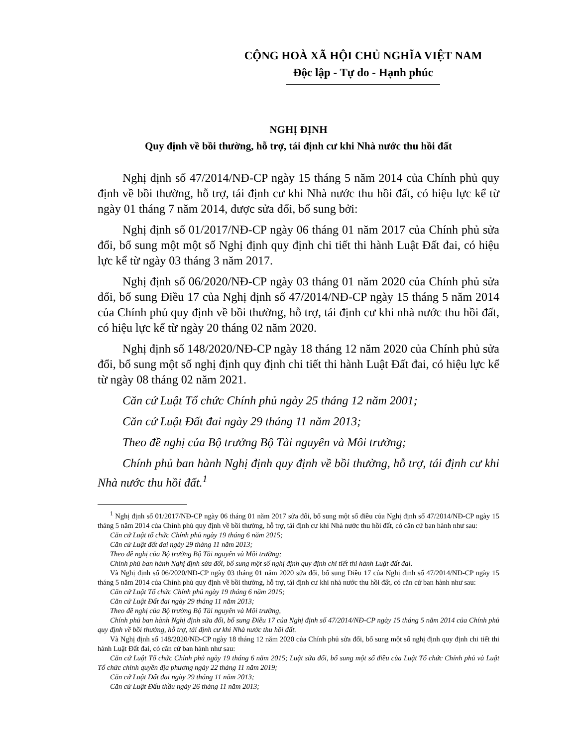CỘNG HOÀ XÃ HỘI CHỦ NGHĨA VIỆT NAM
Độc lập - Tự do - Hạnh phúc
NGHỊ ĐỊNH
Quy định về bồi thường, hỗ trợ, tái định cư khi Nhà nước thu hồi đất
Nghị định số 47/2014/NĐ-CP ngày 15 tháng 5 năm 2014 của Chính phủ quy định về bồi thường, hỗ trợ, tái định cư khi Nhà nước thu hồi đất, có hiệu lực kể từ ngày 01 tháng 7 năm 2014, được sửa đổi, bổ sung bởi:
Nghị định số 01/2017/NĐ-CP ngày 06 tháng 01 năm 2017 của Chính phủ sửa đổi, bổ sung một một số Nghị định quy định chi tiết thi hành Luật Đất đai, có hiệu lực kể từ ngày 03 tháng 3 năm 2017.
Nghị định số 06/2020/NĐ-CP ngày 03 tháng 01 năm 2020 của Chính phủ sửa đổi, bổ sung Điều 17 của Nghị định số 47/2014/NĐ-CP ngày 15 tháng 5 năm 2014 của Chính phủ quy định về bồi thường, hỗ trợ, tái định cư khi nhà nước thu hồi đất, có hiệu lực kể từ ngày 20 tháng 02 năm 2020.
Nghị định số 148/2020/NĐ-CP ngày 18 tháng 12 năm 2020 của Chính phủ sửa đổi, bổ sung một số nghị định quy định chi tiết thi hành Luật Đất đai, có hiệu lực kể từ ngày 08 tháng 02 năm 2021.
Căn cứ Luật Tổ chức Chính phủ ngày 25 tháng 12 năm 2001;
Căn cứ Luật Đất đai ngày 29 tháng 11 năm 2013;
Theo đề nghị của Bộ trưởng Bộ Tài nguyên và Môi trường;
Chính phủ ban hành Nghị định quy định về bồi thường, hỗ trợ, tái định cư khi Nhà nước thu hồi đất.<sup>1</sup>
<sup>1</sup> Nghị định số 01/2017/NĐ-CP ngày 06 tháng 01 năm 2017 sửa đổi, bổ sung một số điều của Nghị định số 47/2014/NĐ-CP ngày 15 tháng 5 năm 2014 của Chính phủ quy định về bồi thường, hỗ trợ, tái định cư khi Nhà nước thu hồi đất, có căn cứ ban hành như sau:
Căn cứ Luật tổ chức Chính phủ ngày 19 tháng 6 năm 2015;
Căn cứ Luật đất đai ngày 29 tháng 11 năm 2013;
Theo đề nghị của Bộ trưởng Bộ Tài nguyên và Môi trường;
Chính phủ ban hành Nghị định sửa đổi, bổ sung một số nghị định quy định chi tiết thi hành Luật đất đai.
Và Nghị định số 06/2020/NĐ-CP ngày 03 tháng 01 năm 2020 sửa đổi, bổ sung Điều 17 của Nghị định số 47/2014/NĐ-CP ngày 15 tháng 5 năm 2014 của Chính phủ quy định về bồi thường, hỗ trợ, tái định cư khi nhà nước thu hồi đất, có căn cứ ban hành như sau:
Căn cứ Luật Tổ chức Chính phủ ngày 19 tháng 6 năm 2015;
Căn cứ Luật Đất đai ngày 29 tháng 11 năm 2013;
Theo đề nghị của Bộ trưởng Bộ Tài nguyên và Môi trường,
Chính phủ ban hành Nghị định sửa đổi, bổ sung Điều 17 của Nghị định số 47/2014/NĐ-CP ngày 15 tháng 5 năm 2014 của Chính phủ quy định về bồi thường, hỗ trợ, tái định cư khi Nhà nước thu hồi đất.
Và Nghị định số 148/2020/NĐ-CP ngày 18 tháng 12 năm 2020 của Chính phủ sửa đổi, bổ sung một số nghị định quy định chi tiết thi hành Luật Đất đai, có căn cứ ban hành như sau:
Căn cứ Luật Tổ chức Chính phủ ngày 19 tháng 6 năm 2015; Luật sửa đổi, bổ sung một số điều của Luật Tổ chức Chính phủ và Luật Tổ chức chính quyền địa phương ngày 22 tháng 11 năm 2019;
Căn cứ Luật Đất đai ngày 29 tháng 11 năm 2013;
Căn cứ Luật Đấu thầu ngày 26 tháng 11 năm 2013;